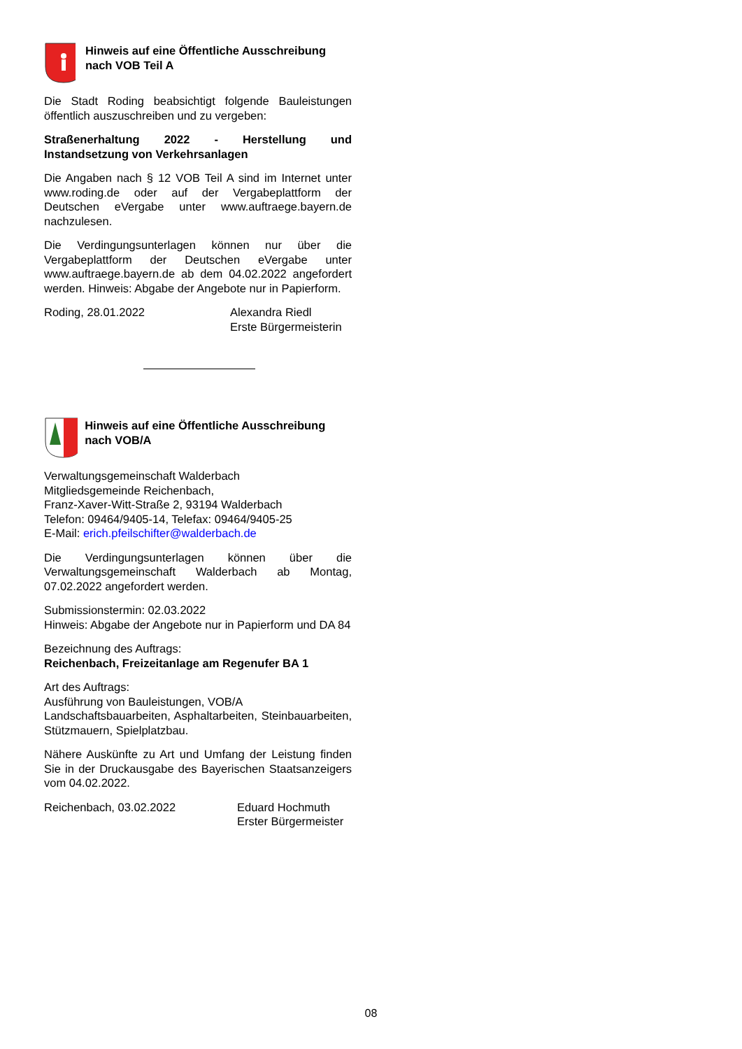Hinweis auf eine Öffentliche Ausschreibung nach VOB Teil A
Die Stadt Roding beabsichtigt folgende Bauleistungen öffentlich auszuschreiben und zu vergeben:
Straßenerhaltung 2022 - Herstellung und Instandsetzung von Verkehrsanlagen
Die Angaben nach § 12 VOB Teil A sind im Internet unter www.roding.de oder auf der Vergabeplattform der Deutschen eVergabe unter www.auftraege.bayern.de nachzulesen.
Die Verdingungsunterlagen können nur über die Vergabeplattform der Deutschen eVergabe unter www.auftraege.bayern.de ab dem 04.02.2022 angefordert werden. Hinweis: Abgabe der Angebote nur in Papierform.
Roding, 28.01.2022 Alexandra Riedl
Erste Bürgermeisterin
Hinweis auf eine Öffentliche Ausschreibung nach VOB/A
Verwaltungsgemeinschaft Walderbach
Mitgliedsgemeinde Reichenbach,
Franz-Xaver-Witt-Straße 2, 93194 Walderbach
Telefon: 09464/9405-14, Telefax: 09464/9405-25
E-Mail: erich.pfeilschifter@walderbach.de
Die Verdingungsunterlagen können über die Verwaltungsgemeinschaft Walderbach ab Montag, 07.02.2022 angefordert werden.
Submissionstermin: 02.03.2022
Hinweis: Abgabe der Angebote nur in Papierform und DA 84
Bezeichnung des Auftrags:
Reichenbach, Freizeitanlage am Regenufer BA 1
Art des Auftrags:
Ausführung von Bauleistungen, VOB/A
Landschaftsbauarbeiten, Asphaltarbeiten, Steinbauarbeiten, Stützmauern, Spielplatzbau.
Nähere Auskünfte zu Art und Umfang der Leistung finden Sie in der Druckausgabe des Bayerischen Staatsanzeigers vom 04.02.2022.
Reichenbach, 03.02.2022 Eduard Hochmuth
Erster Bürgermeister
08